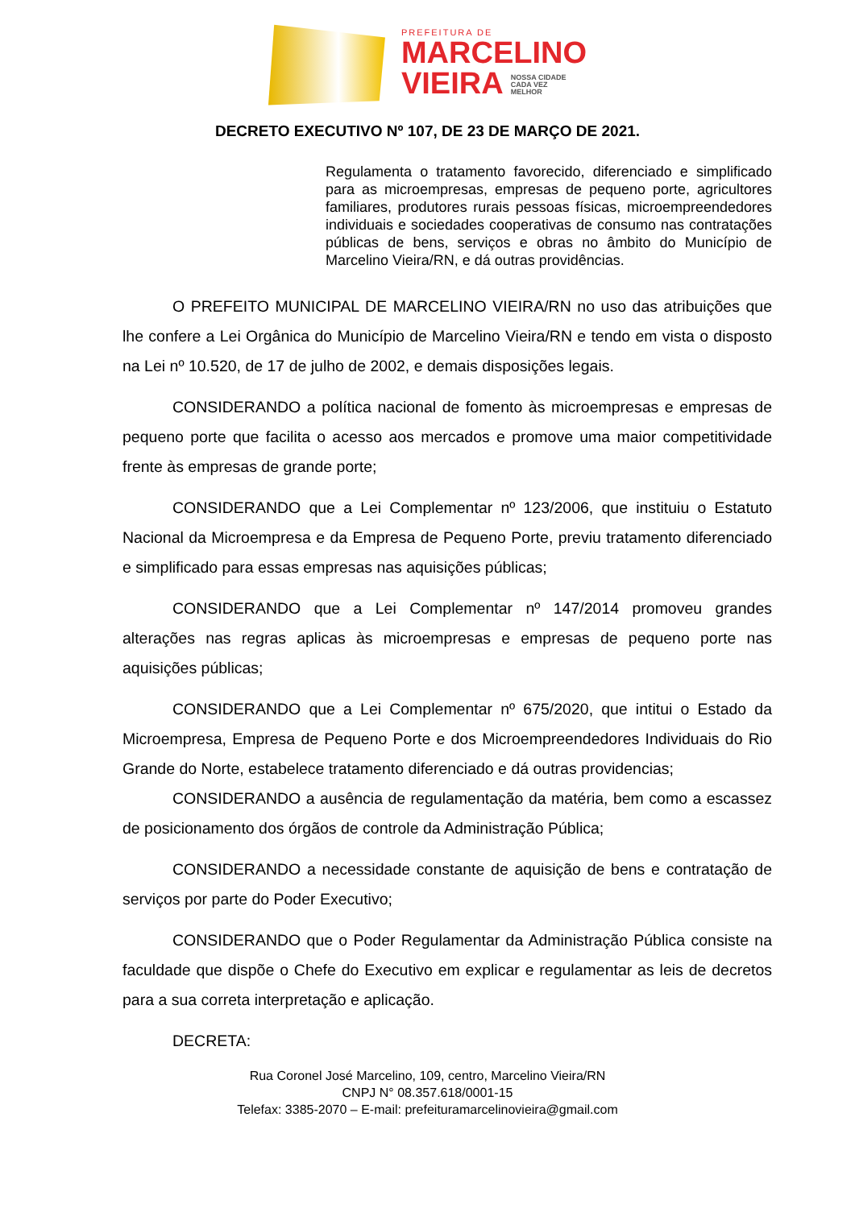PREFEITURA DE
MARCELINO
VIEIRA NOSSA CIDADE
CADA VEZ
MELHOR
DECRETO EXECUTIVO Nº 107, DE 23 DE MARÇO DE 2021.
Regulamenta o tratamento favorecido, diferenciado e simplificado para as microempresas, empresas de pequeno porte, agricultores familiares, produtores rurais pessoas físicas, microempreendedores individuais e sociedades cooperativas de consumo nas contratações públicas de bens, serviços e obras no âmbito do Município de Marcelino Vieira/RN, e dá outras providências.
O PREFEITO MUNICIPAL DE MARCELINO VIEIRA/RN no uso das atribuições que lhe confere a Lei Orgânica do Município de Marcelino Vieira/RN e tendo em vista o disposto na Lei nº 10.520, de 17 de julho de 2002, e demais disposições legais.
CONSIDERANDO a política nacional de fomento às microempresas e empresas de pequeno porte que facilita o acesso aos mercados e promove uma maior competitividade frente às empresas de grande porte;
CONSIDERANDO que a Lei Complementar nº 123/2006, que instituiu o Estatuto Nacional da Microempresa e da Empresa de Pequeno Porte, previu tratamento diferenciado e simplificado para essas empresas nas aquisições públicas;
CONSIDERANDO que a Lei Complementar nº 147/2014 promoveu grandes alterações nas regras aplicas às microempresas e empresas de pequeno porte nas aquisições públicas;
CONSIDERANDO que a Lei Complementar nº 675/2020, que intitui o Estado da Microempresa, Empresa de Pequeno Porte e dos Microempreendedores Individuais do Rio Grande do Norte, estabelece tratamento diferenciado e dá outras providencias;
CONSIDERANDO a ausência de regulamentação da matéria, bem como a escassez de posicionamento dos órgãos de controle da Administração Pública;
CONSIDERANDO a necessidade constante de aquisição de bens e contratação de serviços por parte do Poder Executivo;
CONSIDERANDO que o Poder Regulamentar da Administração Pública consiste na faculdade que dispõe o Chefe do Executivo em explicar e regulamentar as leis de decretos para a sua correta interpretação e aplicação.
DECRETA:
Rua Coronel José Marcelino, 109, centro, Marcelino Vieira/RN
CNPJ N° 08.357.618/0001-15
Telefax: 3385-2070 – E-mail: prefeituramarcelinovieira@gmail.com